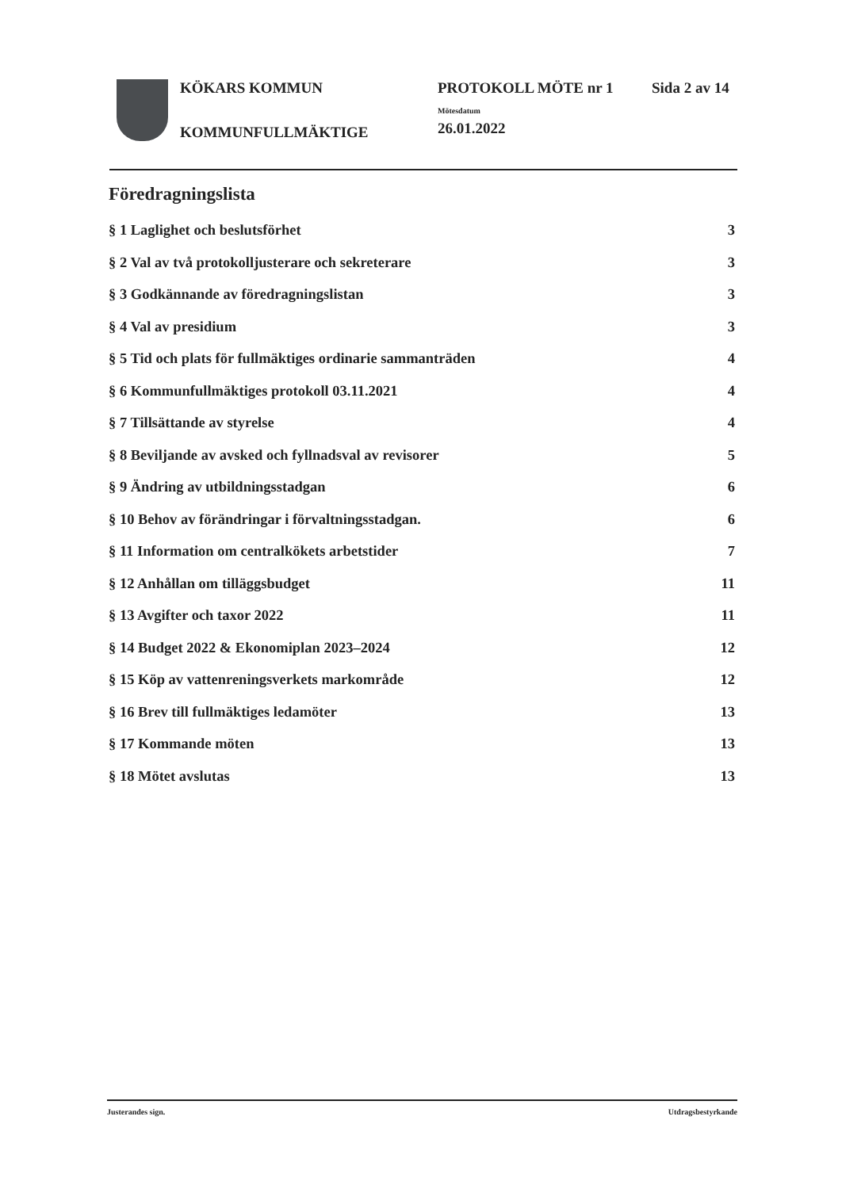KÖKARS KOMMUN
KOMMUNFULLMÄKTIGE
PROTOKOLL MÖTE nr 1
Mötesdatum
26.01.2022
Sida 2 av 14
Föredragningslista
§ 1 Laglighet och beslutsförhet 3
§ 2 Val av två protokolljusterare och sekreterare 3
§ 3 Godkännande av föredragningslistan 3
§ 4 Val av presidium 3
§ 5 Tid och plats för fullmäktiges ordinarie sammanträden 4
§ 6 Kommunfullmäktiges protokoll 03.11.2021 4
§ 7 Tillsättande av styrelse 4
§ 8 Beviljande av avsked och fyllnadsval av revisorer 5
§ 9 Ändring av utbildningsstadgan 6
§ 10 Behov av förändringar i förvaltningsstadgan. 6
§ 11 Information om centralkökets arbetstider 7
§ 12 Anhållan om tilläggsbudget 11
§ 13 Avgifter och taxor 2022 11
§ 14 Budget 2022 & Ekonomiplan 2023–2024 12
§ 15 Köp av vattenreningsverkets markområde 12
§ 16 Brev till fullmäktiges ledamöter 13
§ 17 Kommande möten 13
§ 18 Mötet avslutas 13
Justerandes sign. Utdragsbestyrkande